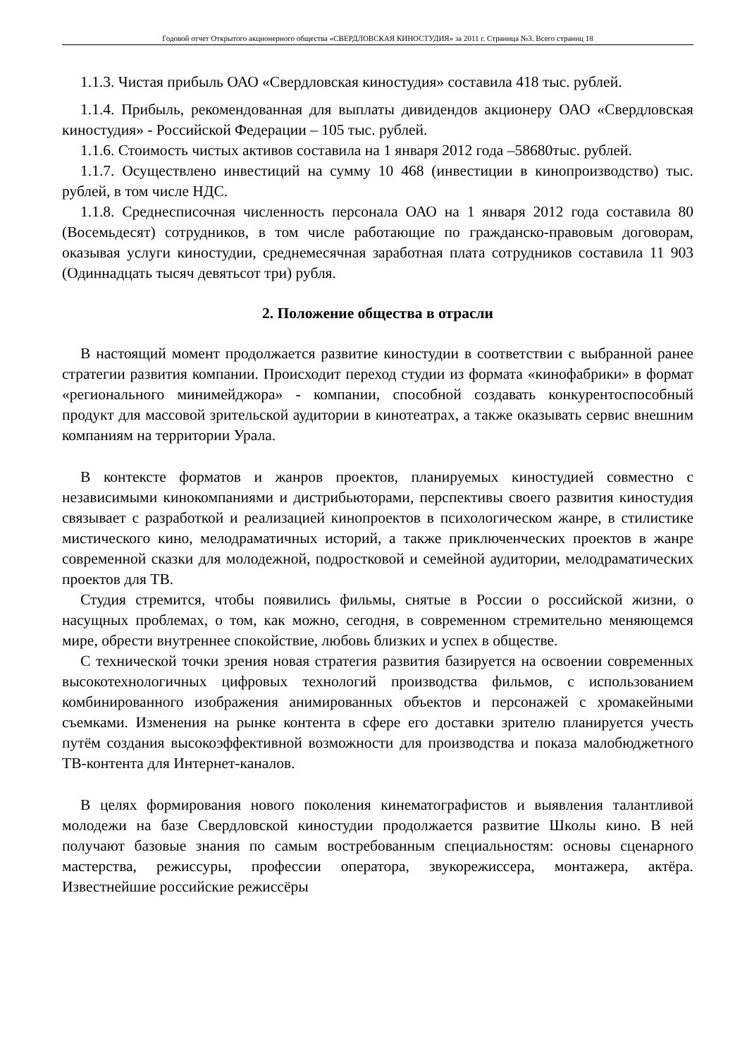Годовой отчет Открытого акционерного общества «СВЕРДЛОВСКАЯ КИНОСТУДИЯ» за 2011 г. Страница №3. Всего страниц 18
1.1.3. Чистая прибыль ОАО «Свердловская киностудия» составила 418 тыс. рублей.
1.1.4. Прибыль, рекомендованная для выплаты дивидендов акционеру ОАО «Свердловская киностудия» - Российской Федерации – 105 тыс. рублей.
1.1.6. Стоимость чистых активов составила на 1 января 2012 года –58680тыс. рублей.
1.1.7. Осуществлено инвестиций на сумму 10 468 (инвестиции в кинопроизводство) тыс. рублей, в том числе НДС.
1.1.8. Среднесписочная численность персонала ОАО на 1 января 2012 года составила 80 (Восемьдесят) сотрудников, в том числе работающие по гражданско-правовым договорам, оказывая услуги киностудии, среднемесячная заработная плата сотрудников составила 11 903 (Одиннадцать тысяч девятьсот три) рубля.
2. Положение общества в отрасли
В настоящий момент продолжается развитие киностудии в соответствии с выбранной ранее стратегии развития компании. Происходит переход студии из формата «кинофабрики» в формат «регионального минимейджора» - компании, способной создавать конкурентоспособный продукт для массовой зрительской аудитории в кинотеатрах, а также оказывать сервис внешним компаниям на территории Урала.
В контексте форматов и жанров проектов, планируемых киностудией совместно с независимыми кинокомпаниями и дистрибьюторами, перспективы своего развития киностудия связывает с разработкой и реализацией кинопроектов в психологическом жанре, в стилистике мистического кино, мелодраматичных историй, а также приключенческих проектов в жанре современной сказки для молодежной, подростковой и семейной аудитории, мелодраматических проектов для ТВ.
Студия стремится, чтобы появились фильмы, снятые в России о российской жизни, о насущных проблемах, о том, как можно, сегодня, в современном стремительно меняющемся мире, обрести внутреннее спокойствие, любовь близких и успех в обществе.
С технической точки зрения новая стратегия развития базируется на освоении современных высокотехнологичных цифровых технологий производства фильмов, с использованием комбинированного изображения анимированных объектов и персонажей с хромакейными съемками. Изменения на рынке контента в сфере его доставки зрителю планируется учесть путём создания высокоэффективной возможности для производства и показа малобюджетного ТВ-контента для Интернет-каналов.
В целях формирования нового поколения кинематографистов и выявления талантливой молодежи на базе Свердловской киностудии продолжается развитие Школы кино. В ней получают базовые знания по самым востребованным специальностям: основы сценарного мастерства, режиссуры, профессии оператора, звукорежиссера, монтажера, актёра. Известнейшие российские режиссёры